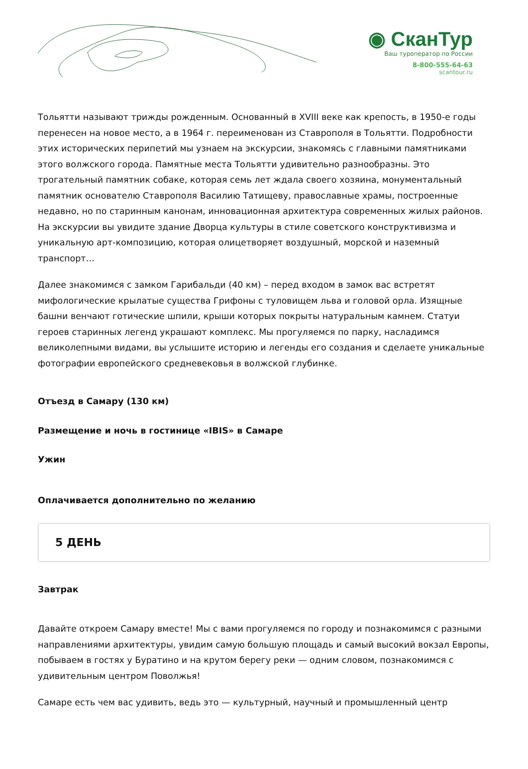◉ СканТур
Ваш туроператор по России
8-800-555-64-63
scantour.ru
Тольятти называют трижды рожденным. Основанный в XVIII веке как крепость, в 1950-е годы перенесен на новое место, а в 1964 г. переименован из Ставрополя в Тольятти. Подробности этих исторических перипетий мы узнаем на экскурсии, знакомясь с главными памятниками этого волжского города. Памятные места Тольятти удивительно разнообразны. Это трогательный памятник собаке, которая семь лет ждала своего хозяина, монументальный памятник основателю Ставрополя Василию Татищеву, православные храмы, построенные недавно, но по старинным канонам, инновационная архитектура современных жилых районов. На экскурсии вы увидите здание Дворца культуры в стиле советского конструктивизма и уникальную арт-композицию, которая олицетворяет воздушный, морской и наземный транспорт…
Далее знакомимся с замком Гарибальди (40 км) – перед входом в замок вас встретят мифологические крылатые существа Грифоны с туловищем льва и головой орла. Изящные башни венчают готические шпили, крыши которых покрыты натуральным камнем. Статуи героев старинных легенд украшают комплекс. Мы прогуляемся по парку, насладимся великолепными видами, вы услышите историю и легенды его создания и сделаете уникальные фотографии европейского средневековья в волжской глубинке.
Отъезд в Самару (130 км)
Размещение и ночь в гостинице «IBIS» в Самаре
Ужин
Оплачивается дополнительно по желанию
5 ДЕНЬ
Завтрак
Давайте откроем Самару вместе! Мы с вами прогуляемся по городу и познакомимся с разными направлениями архитектуры, увидим самую большую площадь и самый высокий вокзал Европы, побываем в гостях у Буратино и на крутом берегу реки — одним словом, познакомимся с удивительным центром Поволжья!
Самаре есть чем вас удивить, ведь это — культурный, научный и промышленный центр